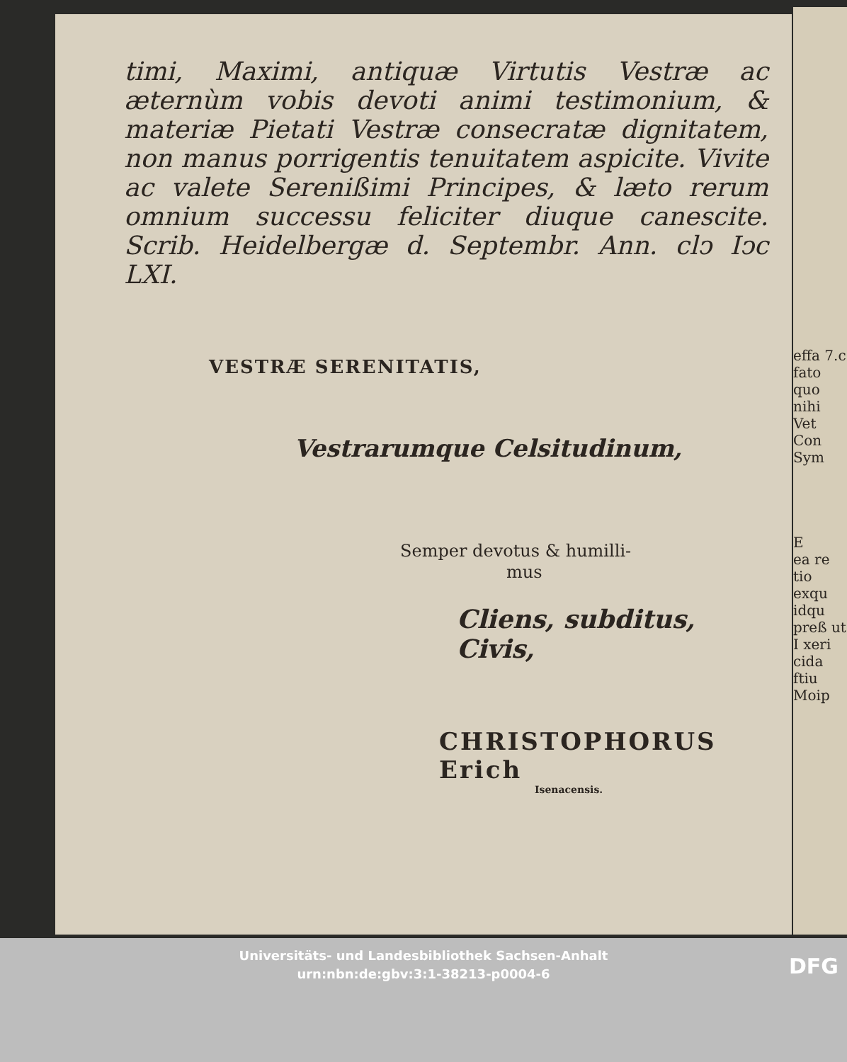effa 7.c fato quo nihi Vet Con Sym
E
ea re tio exqu idqu preß ut I xeri cida ftiu Moip
timi, Maximi, antiquæ Virtutis Vestræ ac æternùm vobis devoti animi testimonium, & materiæ Pietati Vestræ consecratæ dignitatem, non manus porrigentis tenuitatem aspicite. Vivite ac valete Serenißimi Principes, & læto rerum omnium successu feliciter diuque canescite. Scrib. Heidelbergæ d. Septembr. Ann. clↄ Iↄc LXI.
VESTRÆ SERENITATIS,
Vestrarumque Celsitudinum,
Semper devotus & humilli-
mus
Cliens, subditus, Civis,
CHRISTOPHORUS Erich
Isenacensis.
Universitäts- und Landesbibliothek Sachsen-Anhalt
urn:nbn:de:gbv:3:1-38213-p0004-6
DFG